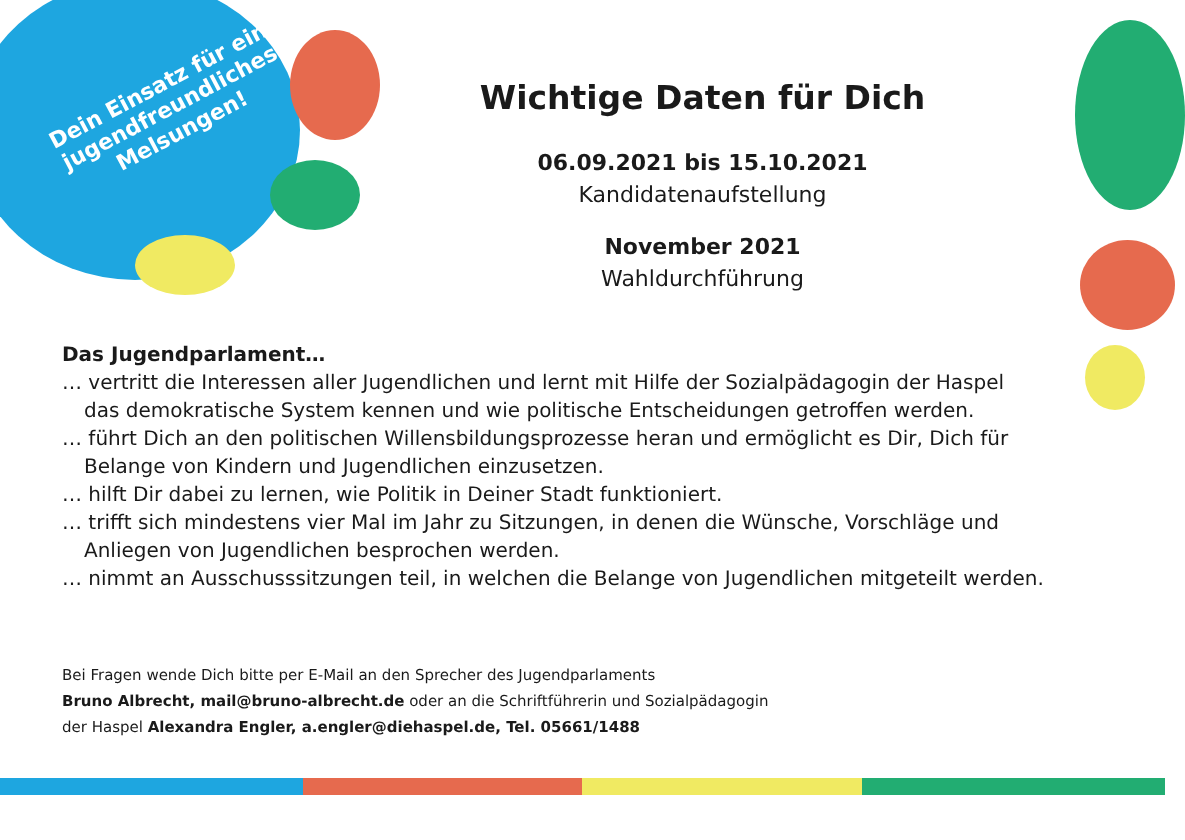Dein Einsatz für ein jugendfreundliches Melsungen!
Wichtige Daten für Dich
06.09.2021 bis 15.10.2021
Kandidatenaufstellung
November 2021
Wahldurchführung
Das Jugendparlament…
… vertritt die Interessen aller Jugendlichen und lernt mit Hilfe der Sozialpädagogin der Haspel
das demokratische System kennen und wie politische Entscheidungen getroffen werden.
… führt Dich an den politischen Willensbildungsprozesse heran und ermöglicht es Dir, Dich für
Belange von Kindern und Jugendlichen einzusetzen.
… hilft Dir dabei zu lernen, wie Politik in Deiner Stadt funktioniert.
… trifft sich mindestens vier Mal im Jahr zu Sitzungen, in denen die Wünsche, Vorschläge und
Anliegen von Jugendlichen besprochen werden.
… nimmt an Ausschusssitzungen teil, in welchen die Belange von Jugendlichen mitgeteilt werden.
Bei Fragen wende Dich bitte per E-Mail an den Sprecher des Jugendparlaments
Bruno Albrecht, mail@bruno-albrecht.de oder an die Schriftführerin und Sozialpädagogin
der Haspel Alexandra Engler, a.engler@diehaspel.de, Tel. 05661/1488